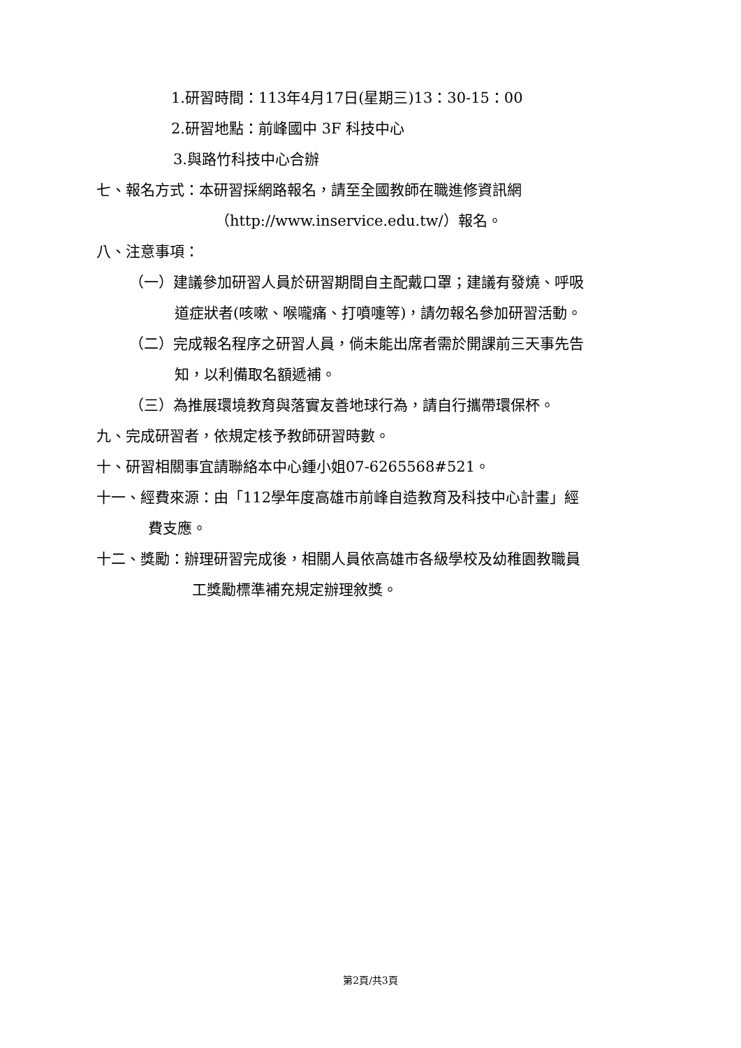1.研習時間：113年4月17日(星期三)13：30-15：00
2.研習地點：前峰國中 3F 科技中心
3.與路竹科技中心合辦
七、報名方式：本研習採網路報名，請至全國教師在職進修資訊網
（http://www.inservice.edu.tw/）報名。
八、注意事項：
（一）建議參加研習人員於研習期間自主配戴口罩；建議有發燒、呼吸
道症狀者(咳嗽、喉嚨痛、打噴嚏等)，請勿報名參加研習活動。
（二）完成報名程序之研習人員，倘未能出席者需於開課前三天事先告
知，以利備取名額遞補。
（三）為推展環境教育與落實友善地球行為，請自行攜帶環保杯。
九、完成研習者，依規定核予教師研習時數。
十、研習相關事宜請聯絡本中心鍾小姐07-6265568#521。
十一、經費來源：由「112學年度高雄市前峰自造教育及科技中心計畫」經
費支應。
十二、獎勵：辦理研習完成後，相關人員依高雄市各級學校及幼稚園教職員
工獎勵標準補充規定辦理敘獎。
第2頁/共3頁